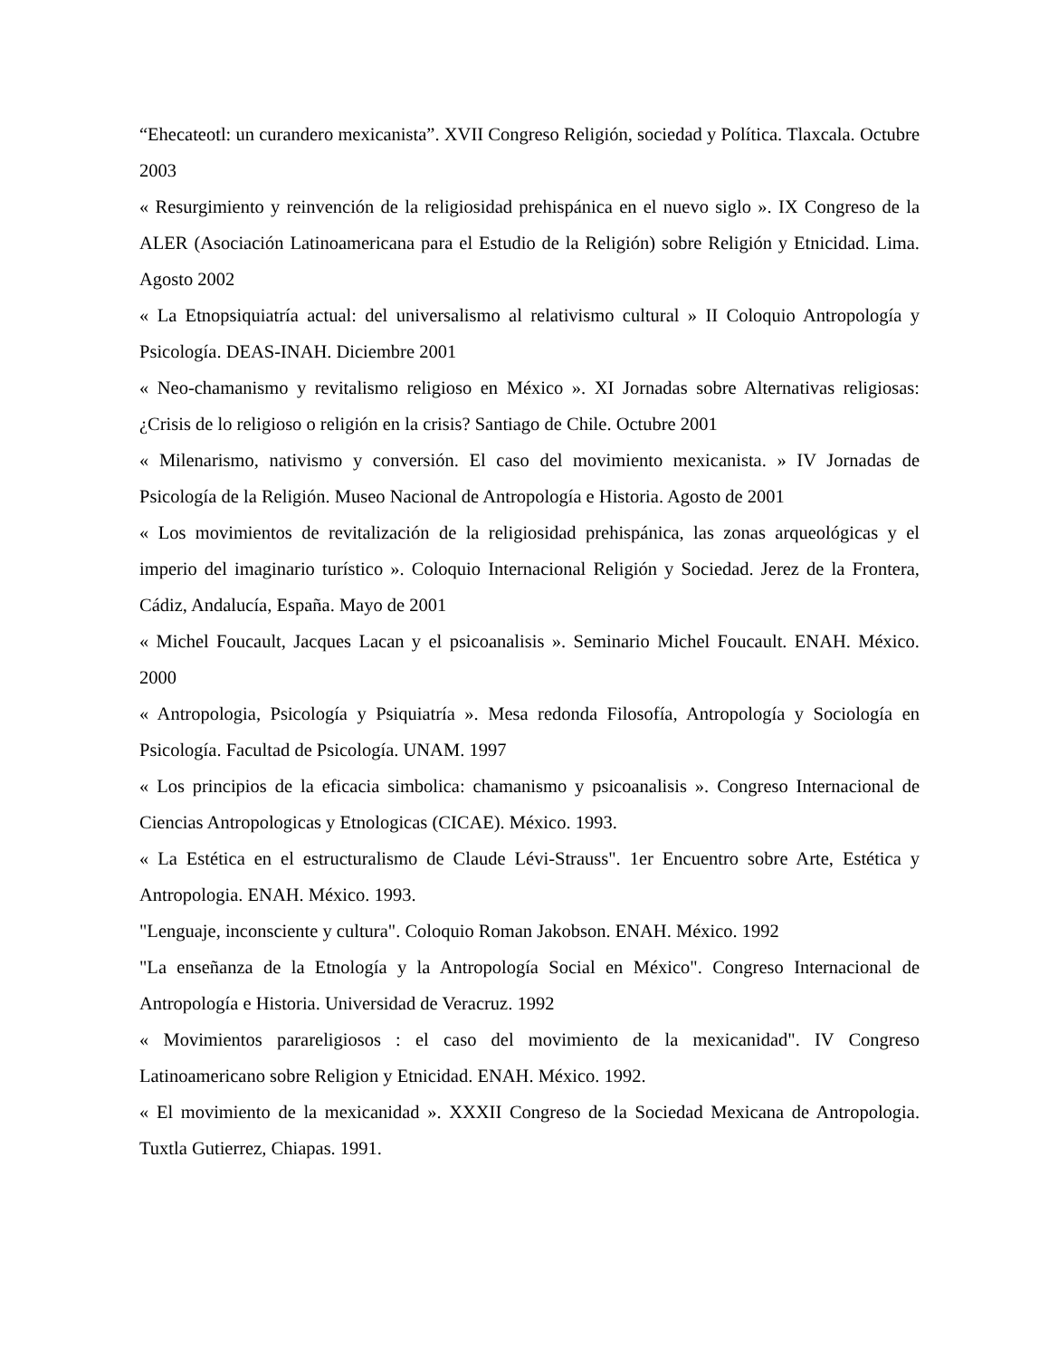“Ehecateotl: un curandero mexicanista”. XVII Congreso Religión, sociedad y Política. Tlaxcala. Octubre 2003
« Resurgimiento y reinvención de la religiosidad prehispánica en el nuevo siglo ». IX Congreso de la ALER (Asociación Latinoamericana para el Estudio de la Religión) sobre Religión y Etnicidad. Lima. Agosto 2002
« La Etnopsiquiatría actual: del universalismo al relativismo cultural » II Coloquio Antropología y Psicología. DEAS-INAH. Diciembre 2001
« Neo-chamanismo y revitalismo religioso en México ». XI Jornadas sobre Alternativas religiosas: ¿Crisis de lo religioso o religión en la crisis? Santiago de Chile. Octubre 2001
« Milenarismo, nativismo y conversión. El caso del movimiento mexicanista. » IV Jornadas de Psicología de la Religión. Museo Nacional de Antropología e Historia. Agosto de 2001
« Los movimientos de revitalización de la religiosidad prehispánica, las zonas arqueológicas y el imperio del imaginario turístico ». Coloquio Internacional Religión y Sociedad. Jerez de la Frontera, Cádiz, Andalucía, España. Mayo de 2001
« Michel Foucault, Jacques Lacan y el psicoanalisis ». Seminario Michel Foucault. ENAH. México. 2000
« Antropologia, Psicología y Psiquiatría ». Mesa redonda Filosofía, Antropología y Sociología en Psicología. Facultad de Psicología. UNAM. 1997
« Los principios de la eficacia simbolica: chamanismo y psicoanalisis ». Congreso Internacional de Ciencias Antropologicas y Etnologicas (CICAE). México. 1993.
« La Estética en el estructuralismo de Claude Lévi-Strauss". 1er Encuentro sobre Arte, Estética y Antropologia. ENAH. México. 1993.
"Lenguaje, inconsciente y cultura". Coloquio Roman Jakobson. ENAH. México. 1992
"La enseñanza de la Etnología y la Antropología Social en México". Congreso Internacional de Antropología e Historia. Universidad de Veracruz. 1992
« Movimientos parareligiosos : el caso del movimiento de la mexicanidad". IV Congreso Latinoamericano sobre Religion y Etnicidad. ENAH. México. 1992.
« El movimiento de la mexicanidad ». XXXII Congreso de la Sociedad Mexicana de Antropologia. Tuxtla Gutierrez, Chiapas. 1991.